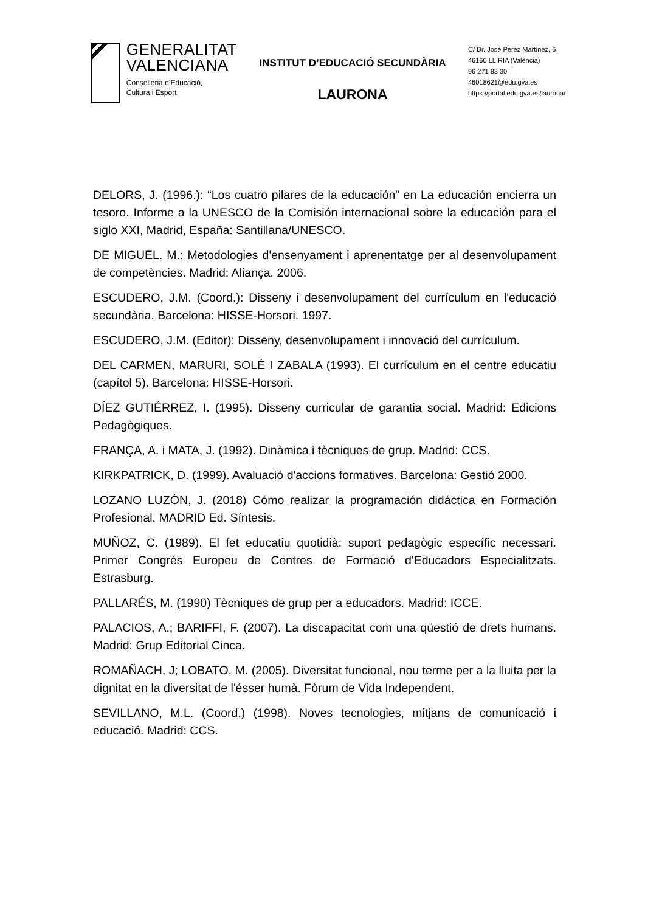GENERALITAT
VALENCIANA
Conselleria d’Educació,
Cultura i Esport
INSTITUT D’EDUCACIÓ SECUNDÀRIA
LAURONA
C/ Dr. José Pérez Martínez, 6
46160 LLÍRIA (València)
96 271 83 30
46018621@edu.gva.es
https://portal.edu.gva.es/laurona/
DELORS, J. (1996.): “Los cuatro pilares de la educación” en La educación encierra un tesoro. Informe a la UNESCO de la Comisión internacional sobre la educación para el siglo XXI, Madrid, España: Santillana/UNESCO.
DE MIGUEL. M.: Metodologies d'ensenyament i aprenentatge per al desenvolupament de competències. Madrid: Aliança. 2006.
ESCUDERO, J.M. (Coord.): Disseny i desenvolupament del currículum en l'educació secundària. Barcelona: HISSE-Horsori. 1997.
ESCUDERO, J.M. (Editor): Disseny, desenvolupament i innovació del currículum.
DEL CARMEN, MARURI, SOLÉ I ZABALA (1993). El currículum en el centre educatiu (capítol 5). Barcelona: HISSE-Horsori.
DÍEZ GUTIÉRREZ, I. (1995). Disseny curricular de garantia social. Madrid: Edicions Pedagògiques.
FRANÇA, A. i MATA, J. (1992). Dinàmica i tècniques de grup. Madrid: CCS.
KIRKPATRICK, D. (1999). Avaluació d'accions formatives. Barcelona: Gestió 2000.
LOZANO LUZÓN, J. (2018) Cómo realizar la programación didáctica en Formación Profesional. MADRID Ed. Síntesis.
MUÑOZ, C. (1989). El fet educatiu quotidià: suport pedagògic específic necessari. Primer Congrés Europeu de Centres de Formació d'Educadors Especialitzats. Estrasburg.
PALLARÉS, M. (1990) Tècniques de grup per a educadors. Madrid: ICCE.
PALACIOS, A.; BARIFFI, F. (2007). La discapacitat com una qüestió de drets humans. Madrid: Grup Editorial Cinca.
ROMAÑACH, J; LOBATO, M. (2005). Diversitat funcional, nou terme per a la lluita per la dignitat en la diversitat de l'ésser humà. Fòrum de Vida Independent.
SEVILLANO, M.L. (Coord.) (1998). Noves tecnologies, mitjans de comunicació i educació. Madrid: CCS.